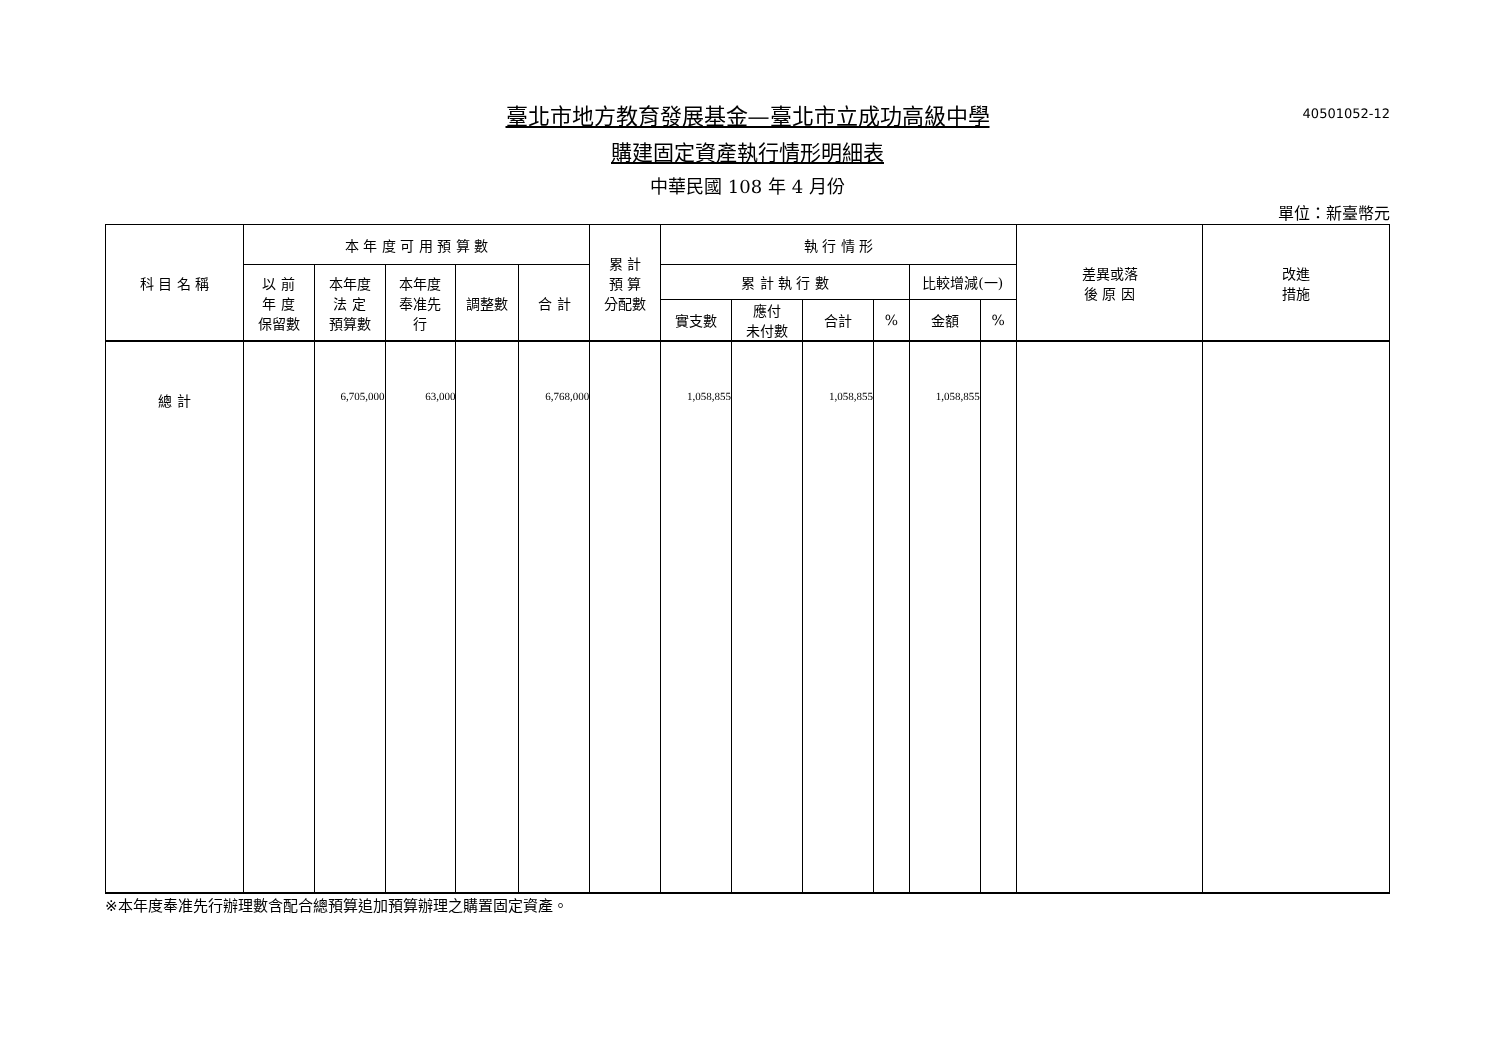40501052-12
臺北市地方教育發展基金—臺北市立成功高級中學
購建固定資產執行情形明細表
中華民國 108 年 4 月份
單位：新臺幣元
| 科 目 名 稱 | 本 年 度 可 用 預 算 數 | | | | | 累 計 預 算 分配數 | 執 行 情 形 | | | | | | 差異或落 後 原 因 | 改進 措施 |
| --- | --- | --- | --- | --- | --- | --- | --- | --- | --- | --- | --- | --- | --- | --- |
| | 以 前 年 度 保留數 | 本年度 法 定 預算數 | 本年度 奉准先 行 | 調整數 | 合 計 | | 累 計 執 行 數 | | | | 比較增減(一) | | | |
| | | | | | | | 實支數 | 應付 未付數 | 合計 | % | 金額 | % | | |
| 總 計 | | 6,705,000 | 63,000 | | 6,768,000 | | 1,058,855 | | 1,058,855 | | 1,058,855 | | | |
※本年度奉准先行辦理數含配合總預算追加預算辦理之購置固定資產。